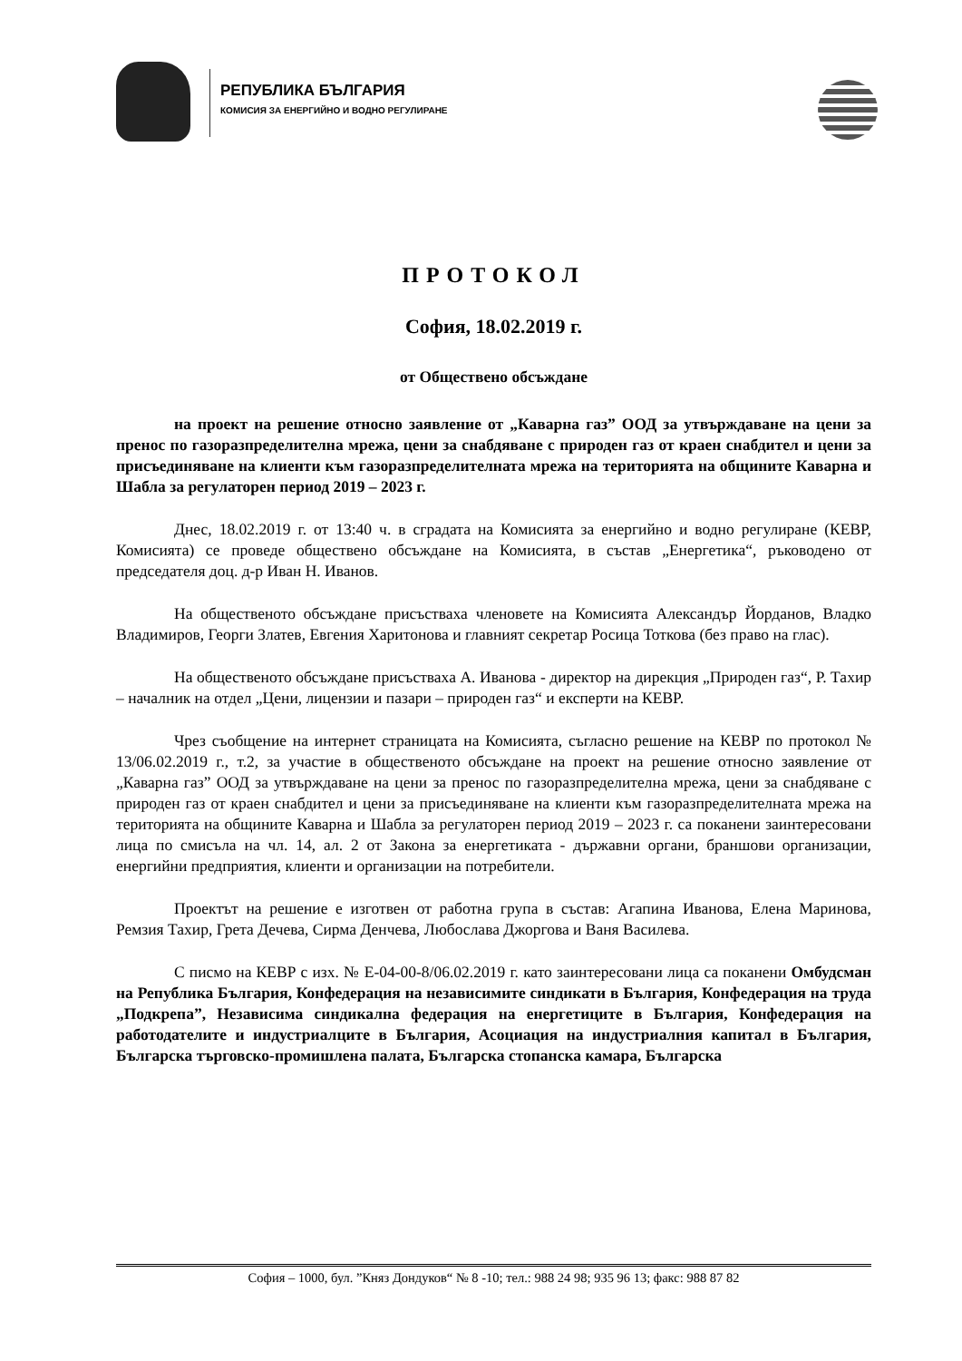РЕПУБЛИКА БЪЛГАРИЯ
КОМИСИЯ ЗА ЕНЕРГИЙНО И ВОДНО РЕГУЛИРАНЕ
ПРОТОКОЛ
София, 18.02.2019 г.
от Обществено обсъждане
на проект на решение относно заявление от „Каварна газ” ООД за утвърждаване на цени за пренос по газоразпределителна мрежа, цени за снабдяване с природен газ от краен снабдител и цени за присъединяване на клиенти към газоразпределителната мрежа на територията на общините Каварна и Шабла за регулаторен период 2019 – 2023 г.
Днес, 18.02.2019 г. от 13:40 ч. в сградата на Комисията за енергийно и водно регулиране (КЕВР, Комисията) се проведе обществено обсъждане на Комисията, в състав „Енергетика“, ръководено от председателя доц. д-р Иван Н. Иванов.
На общественото обсъждане присъстваха членовете на Комисията Александър Йорданов, Владко Владимиров, Георги Златев, Евгения Харитонова и главният секретар Росица Тоткова (без право на глас).
На общественото обсъждане присъстваха А. Иванова - директор на дирекция „Природен газ“, Р. Тахир – началник на отдел „Цени, лицензии и пазари – природен газ“ и експерти на КЕВР.
Чрез съобщение на интернет страницата на Комисията, съгласно решение на КЕВР по протокол № 13/06.02.2019 г., т.2, за участие в общественото обсъждане на проект на решение относно заявление от „Каварна газ” ООД за утвърждаване на цени за пренос по газоразпределителна мрежа, цени за снабдяване с природен газ от краен снабдител и цени за присъединяване на клиенти към газоразпределителната мрежа на територията на общините Каварна и Шабла за регулаторен период 2019 – 2023 г. са поканени заинтересовани лица по смисъла на чл. 14, ал. 2 от Закона за енергетиката - държавни органи, браншови организации, енергийни предприятия, клиенти и организации на потребители.
Проектът на решение е изготвен от работна група в състав: Агапина Иванова, Елена Маринова, Ремзия Тахир, Грета Дечева, Сирма Денчева, Любослава Джоргова и Ваня Василева.
С писмо на КЕВР с изх. № Е-04-00-8/06.02.2019 г. като заинтересовани лица са поканени Омбудсман на Република България, Конфедерация на независимите синдикати в България, Конфедерация на труда „Подкрепа”, Независима синдикална федерация на енергетиците в България, Конфедерация на работодателите и индустриалците в България, Асоциация на индустриалния капитал в България, Българска търговско-промишлена палата, Българска стопанска камара, Българска
София – 1000, бул. ”Княз Дондуков“ № 8 -10; тел.: 988 24 98; 935 96 13; факс: 988 87 82